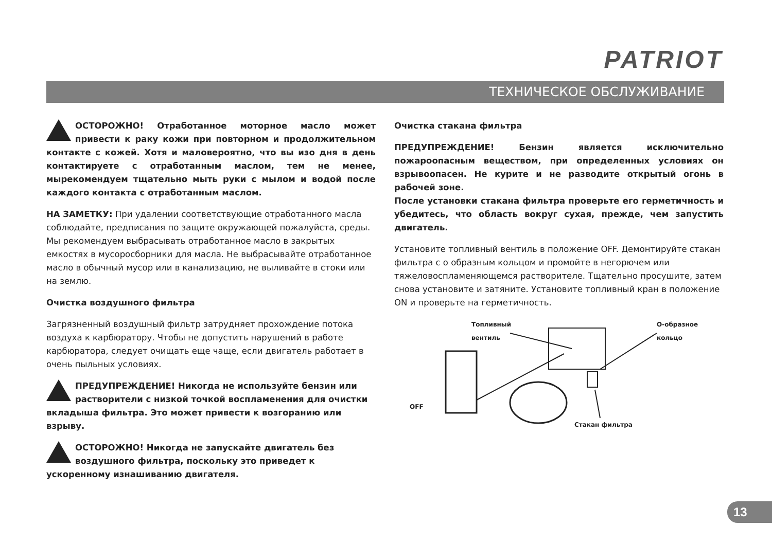PATRIOT
ТЕХНИЧЕСКОЕ ОБСЛУЖИВАНИЕ
ОСТОРОЖНО! Отработанное моторное масло может привести к раку кожи при повторном и продолжительном контакте с кожей. Хотя и маловероятно, что вы изо дня в день контактируете с отработанным маслом, тем не менее, мырекомендуем тщательно мыть руки с мылом и водой после каждого контакта с отработанным маслом.
НА ЗАМЕТКУ: При удалении соответствующие отработанного масла соблюдайте, предписания по защите окружающей пожалуйста, среды. Мы рекомендуем выбрасывать отработанное масло в закрытых емкостях в мусоросборники для масла. Не выбрасывайте отработанное масло в обычный мусор или в канализацию, не выливайте в стоки или на землю.
Очистка воздушного фильтра
Загрязненный воздушный фильтр затрудняет прохождение потока воздуха к карбюратору. Чтобы не допустить нарушений в работе карбюратора, следует очищать еще чаще, если двигатель работает в очень пыльных условиях.
ПРЕДУПРЕЖДЕНИЕ! Никогда не используйте бензин или растворители с низкой точкой воспламенения для очистки вкладыша фильтра. Это может привести к возгоранию или взрыву.
ОСТОРОЖНО! Никогда не запускайте двигатель без воздушного фильтра, поскольку это приведет к ускоренному изнашиванию двигателя.
Очистка стакана фильтра
ПРЕДУПРЕЖДЕНИЕ! Бензин является исключительно пожароопасным веществом, при определенных условиях он взрывоопасен. Не курите и не разводите открытый огонь в рабочей зоне.
После установки стакана фильтра проверьте его герметичность и убедитесь, что область вокруг сухая, прежде, чем запустить двигатель.
Установите топливный вентиль в положение OFF. Демонтируйте стакан фильтра с о образным кольцом и промойте в негорючем или тяжеловоспламеняющемся растворителе. Тщательно просушите, затем снова установите и затяните. Установите топливный кран в положение ON и проверьте на герметичность.
Топливный
вентиль
О-образное
кольцо
OFF
Стакан фильтра
13